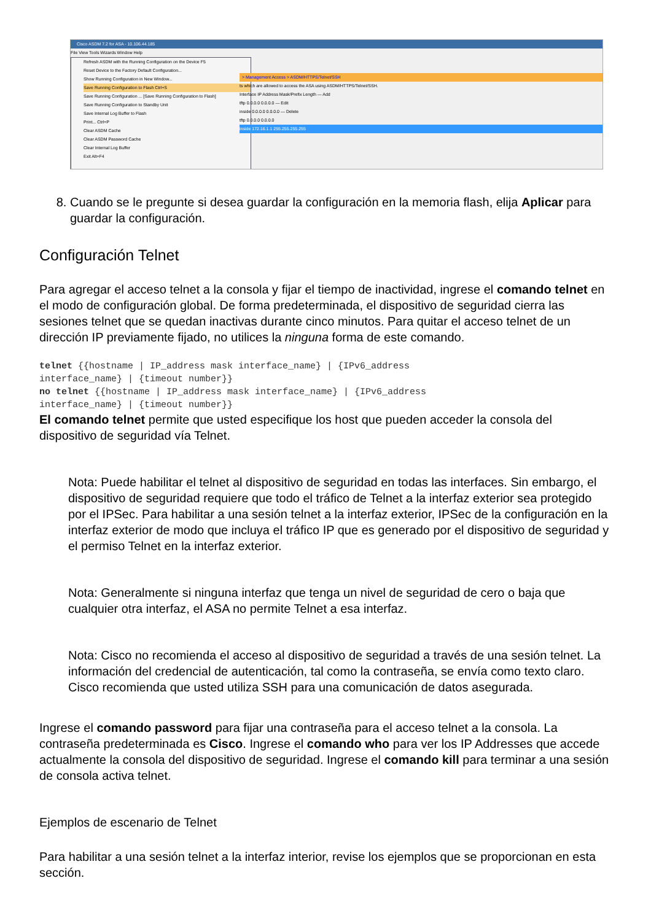Cisco ASDM 7.2 for ASA - 10.106.44.185
File View Tools Wizards Window Help
Refresh ASDM with the Running Configuration on the Device F5
Reset Device to the Factory Default Configuration...
Show Running Configuration in New Window...
Save Running Configuration to Flash Ctrl+S
Save Running Configuration ... [Save Running Configuration to Flash]
Save Running Configuration to Standby Unit
Save Internal Log Buffer to Flash
Print... Ctrl+P
Clear ASDM Cache
Clear ASDM Password Cache
Clear Internal Log Buffer
Exit Alt+F4
> Management Access > ASDM/HTTPS/Telnet/SSH
ts which are allowed to access the ASA using ASDM/HTTPS/Telnet/SSH.
Interface IP Address Mask/Prefix Length — Add
tftp 0.0.0.0 0.0.0.0 — Edit
inside 0.0.0.0 0.0.0.0 — Delete
tftp 0.0.0.0 0.0.0.0
inside 172.16.1.1 255.255.255.255
8. Cuando se le pregunte si desea guardar la configuración en la memoria flash, elija Aplicar para guardar la configuración.
Configuración Telnet
Para agregar el acceso telnet a la consola y fijar el tiempo de inactividad, ingrese el comando telnet en el modo de configuración global. De forma predeterminada, el dispositivo de seguridad cierra las sesiones telnet que se quedan inactivas durante cinco minutos. Para quitar el acceso telnet de un dirección IP previamente fijado, no utilices la ninguna forma de este comando.
telnet {{hostname | IP_address mask interface_name} | {IPv6_address
interface_name} | {timeout number}}
no telnet {{hostname | IP_address mask interface_name} | {IPv6_address
interface_name} | {timeout number}}
El comando telnet permite que usted especifique los host que pueden acceder la consola del dispositivo de seguridad vía Telnet.
Nota: Puede habilitar el telnet al dispositivo de seguridad en todas las interfaces. Sin embargo, el dispositivo de seguridad requiere que todo el tráfico de Telnet a la interfaz exterior sea protegido por el IPSec. Para habilitar a una sesión telnet a la interfaz exterior, IPSec de la configuración en la interfaz exterior de modo que incluya el tráfico IP que es generado por el dispositivo de seguridad y el permiso Telnet en la interfaz exterior.
Nota: Generalmente si ninguna interfaz que tenga un nivel de seguridad de cero o baja que cualquier otra interfaz, el ASA no permite Telnet a esa interfaz.
Nota: Cisco no recomienda el acceso al dispositivo de seguridad a través de una sesión telnet. La información del credencial de autenticación, tal como la contraseña, se envía como texto claro. Cisco recomienda que usted utiliza SSH para una comunicación de datos asegurada.
Ingrese el comando password para fijar una contraseña para el acceso telnet a la consola. La contraseña predeterminada es Cisco. Ingrese el comando who para ver los IP Addresses que accede actualmente la consola del dispositivo de seguridad. Ingrese el comando kill para terminar a una sesión de consola activa telnet.
Ejemplos de escenario de Telnet
Para habilitar a una sesión telnet a la interfaz interior, revise los ejemplos que se proporcionan en esta sección.